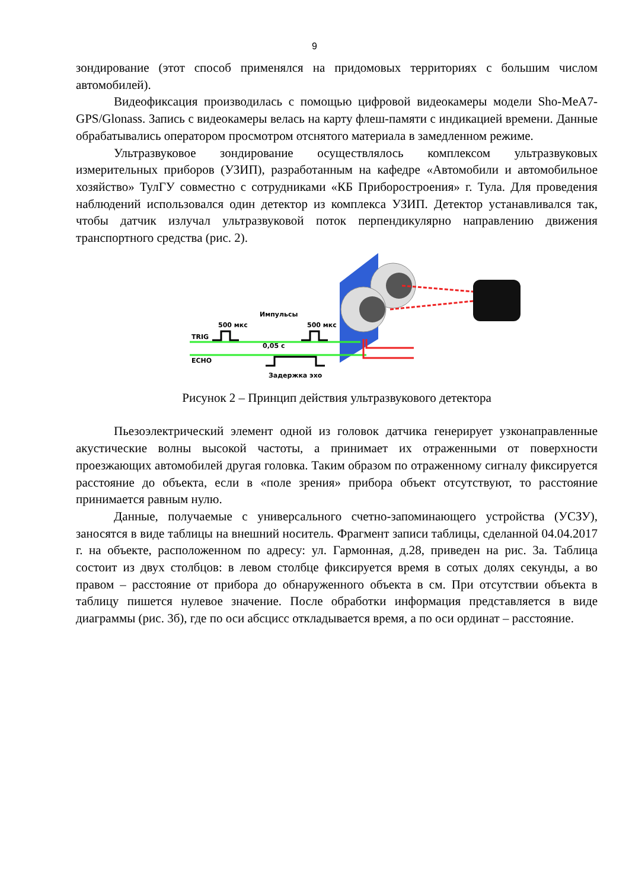9
зондирование (этот способ применялся на придомовых территориях с большим числом автомобилей).
Видеофиксация производилась с помощью цифровой видеокамеры модели Sho-MeA7-GPS/Glonass. Запись с видеокамеры велась на карту флеш-памяти с индикацией времени. Данные обрабатывались оператором просмотром отснятого материала в замедленном режиме.
Ультразвуковое зондирование осуществлялось комплексом ультразвуковых измерительных приборов (УЗИП), разработанным на кафедре «Автомобили и автомобильное хозяйство» ТулГУ совместно с сотрудниками «КБ Приборостроения» г. Тула. Для проведения наблюдений использовался один детектор из комплекса УЗИП. Детектор устанавливался так, чтобы датчик излучал ультразвуковой поток перпендикулярно направлению движения транспортного средства (рис. 2).
Импульсы
500 мкс
500 мкс
TRIG
ECHO
0,05 с
Задержка эхо
Рисунок 2 – Принцип действия ультразвукового детектора
Пьезоэлектрический элемент одной из головок датчика генерирует узконаправленные акустические волны высокой частоты, а принимает их отраженными от поверхности проезжающих автомобилей другая головка. Таким образом по отраженному сигналу фиксируется расстояние до объекта, если в «поле зрения» прибора объект отсутствуют, то расстояние принимается равным нулю.
Данные, получаемые с универсального счетно-запоминающего устройства (УСЗУ), заносятся в виде таблицы на внешний носитель. Фрагмент записи таблицы, сделанной 04.04.2017 г. на объекте, расположенном по адресу: ул. Гармонная, д.28, приведен на рис. 3а. Таблица состоит из двух столбцов: в левом столбце фиксируется время в сотых долях секунды, а во правом – расстояние от прибора до обнаруженного объекта в см. При отсутствии объекта в таблицу пишется нулевое значение. После обработки информация представляется в виде диаграммы (рис. 3б), где по оси абсцисс откладывается время, а по оси ординат – расстояние.